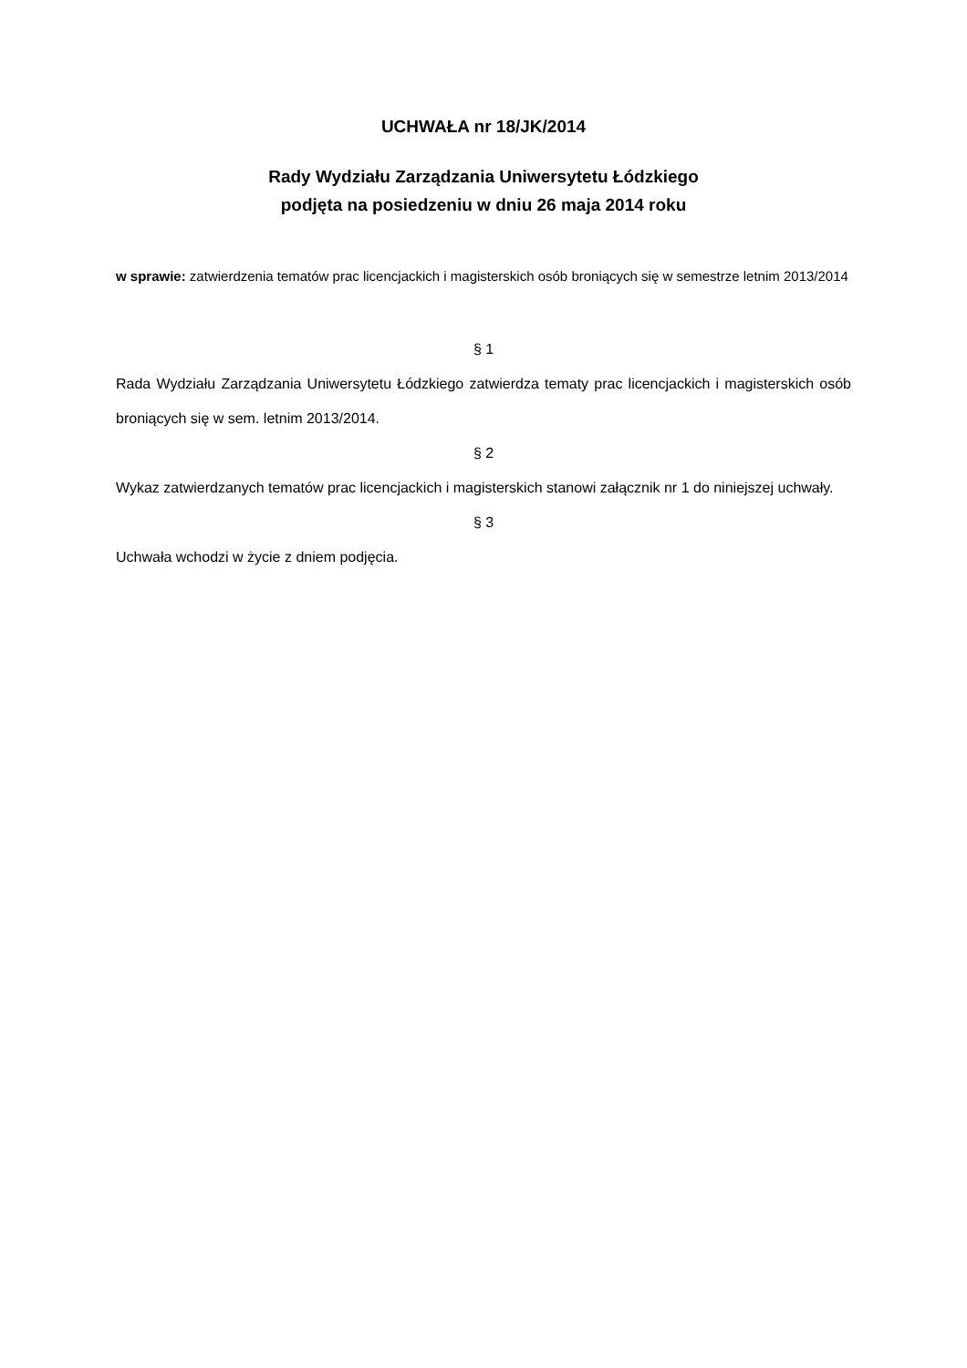UCHWAŁA nr 18/JK/2014
Rady Wydziału Zarządzania Uniwersytetu Łódzkiego
podjęta na posiedzeniu w dniu 26 maja 2014 roku
w sprawie: zatwierdzenia tematów prac licencjackich i magisterskich osób broniących się w semestrze letnim 2013/2014
§ 1
Rada Wydziału Zarządzania Uniwersytetu Łódzkiego zatwierdza tematy prac licencjackich i magisterskich osób broniących się w sem. letnim 2013/2014.
§ 2
Wykaz zatwierdzanych tematów prac licencjackich i magisterskich stanowi załącznik nr 1 do niniejszej uchwały.
§ 3
Uchwała wchodzi w życie z dniem podjęcia.